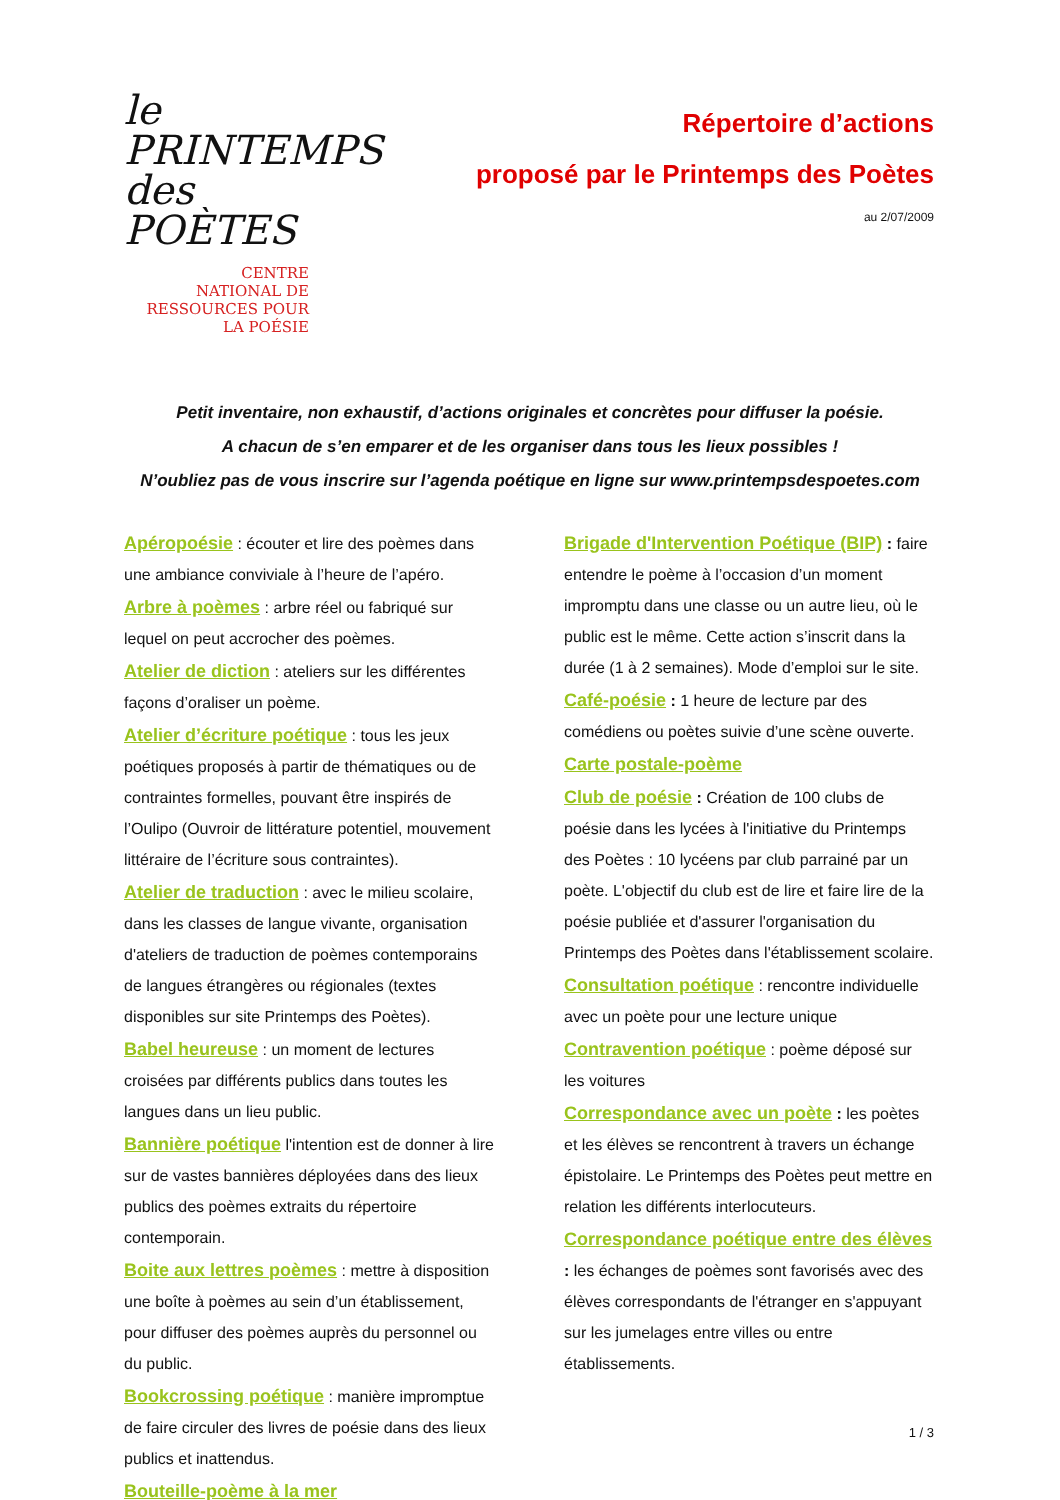le PRINTEMPS des POÈTES
CENTRE
NATIONAL DE
RESSOURCES POUR
LA POÉSIE
Répertoire d’actions
proposé par le Printemps des Poètes
au 2/07/2009
Petit inventaire, non exhaustif, d’actions originales et concrètes pour diffuser la poésie.
A chacun de s’en emparer et de les organiser dans tous les lieux possibles !
N’oubliez pas de vous inscrire sur l’agenda poétique en ligne sur www.printempsdespoetes.com
Apéropoésie : écouter et lire des poèmes dans une ambiance conviviale à l’heure de l’apéro.
Arbre à poèmes : arbre réel ou fabriqué sur lequel on peut accrocher des poèmes.
Atelier de diction : ateliers sur les différentes façons d’oraliser un poème.
Atelier d’écriture poétique : tous les jeux poétiques proposés à partir de thématiques ou de contraintes formelles, pouvant être inspirés de l’Oulipo (Ouvroir de littérature potentiel, mouvement littéraire de l’écriture sous contraintes).
Atelier de traduction : avec le milieu scolaire, dans les classes de langue vivante, organisation d'ateliers de traduction de poèmes contemporains de langues étrangères ou régionales (textes disponibles sur site Printemps des Poètes).
Babel heureuse : un moment de lectures croisées par différents publics dans toutes les langues dans un lieu public.
Bannière poétique l'intention est de donner à lire sur de vastes bannières déployées dans des lieux publics des poèmes extraits du répertoire contemporain.
Boite aux lettres poèmes : mettre à disposition une boîte à poèmes au sein d’un établissement, pour diffuser des poèmes auprès du personnel ou du public.
Bookcrossing poétique : manière impromptue de faire circuler des livres de poésie dans des lieux publics et inattendus.
Bouteille-poème à la mer
Brigade d'Intervention Poétique (BIP) : faire entendre le poème à l’occasion d’un moment impromptu dans une classe ou un autre lieu, où le public est le même. Cette action s’inscrit dans la durée (1 à 2 semaines). Mode d’emploi sur le site.
Café-poésie : 1 heure de lecture par des comédiens ou poètes suivie d’une scène ouverte.
Carte postale-poème
Club de poésie : Création de 100 clubs de poésie dans les lycées à l'initiative du Printemps des Poètes : 10 lycéens par club parrainé par un poète. L'objectif du club est de lire et faire lire de la poésie publiée et d'assurer l'organisation du Printemps des Poètes dans l'établissement scolaire.
Consultation poétique : rencontre individuelle avec un poète pour une lecture unique
Contravention poétique : poème déposé sur les voitures
Correspondance avec un poète : les poètes et les élèves se rencontrent à travers un échange épistolaire. Le Printemps des Poètes peut mettre en relation les différents interlocuteurs.
Correspondance poétique entre des élèves : les échanges de poèmes sont favorisés avec des élèves correspondants de l'étranger en s'appuyant sur les jumelages entre villes ou entre établissements.
1 / 3